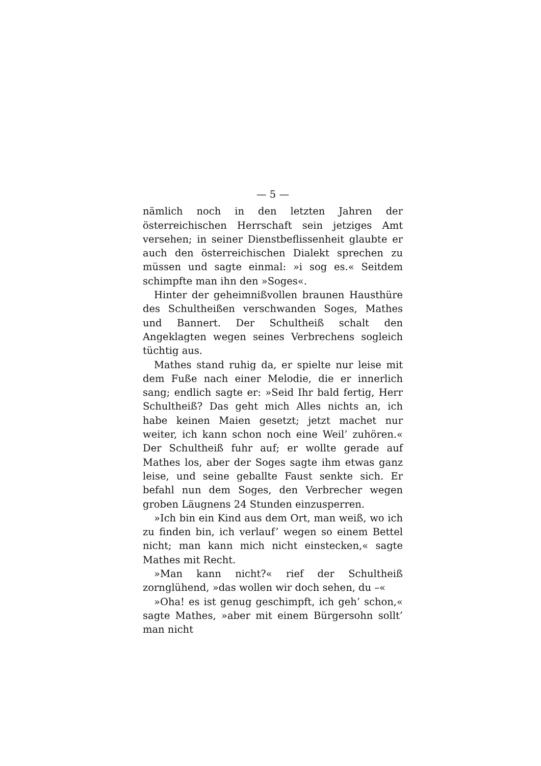— 5 —
nämlich noch in den letzten Jahren der österreichischen Herrschaft sein jetziges Amt versehen; in seiner Dienstbeflissenheit glaubte er auch den österreichischen Dialekt sprechen zu müssen und sagte einmal: »i sog es.« Seitdem schimpfte man ihn den »Soges«.
Hinter der geheimnißvollen braunen Hausthüre des Schultheißen verschwanden Soges, Mathes und Bannert. Der Schultheiß schalt den Angeklagten wegen seines Verbrechens sogleich tüchtig aus.
Mathes stand ruhig da, er spielte nur leise mit dem Fuße nach einer Melodie, die er innerlich sang; endlich sagte er: »Seid Ihr bald fertig, Herr Schultheiß? Das geht mich Alles nichts an, ich habe keinen Maien gesetzt; jetzt machet nur weiter, ich kann schon noch eine Weil’ zuhören.« Der Schultheiß fuhr auf; er wollte gerade auf Mathes los, aber der Soges sagte ihm etwas ganz leise, und seine geballte Faust senkte sich. Er befahl nun dem Soges, den Verbrecher wegen groben Läugnens 24 Stunden einzusperren.
»Ich bin ein Kind aus dem Ort, man weiß, wo ich zu finden bin, ich verlauf’ wegen so einem Bettel nicht; man kann mich nicht einstecken,« sagte Mathes mit Recht.
»Man kann nicht?« rief der Schultheiß zornglühend, »das wollen wir doch sehen, du –«
»Oha! es ist genug geschimpft, ich geh’ schon,« sagte Mathes, »aber mit einem Bürgersohn sollt’ man nicht